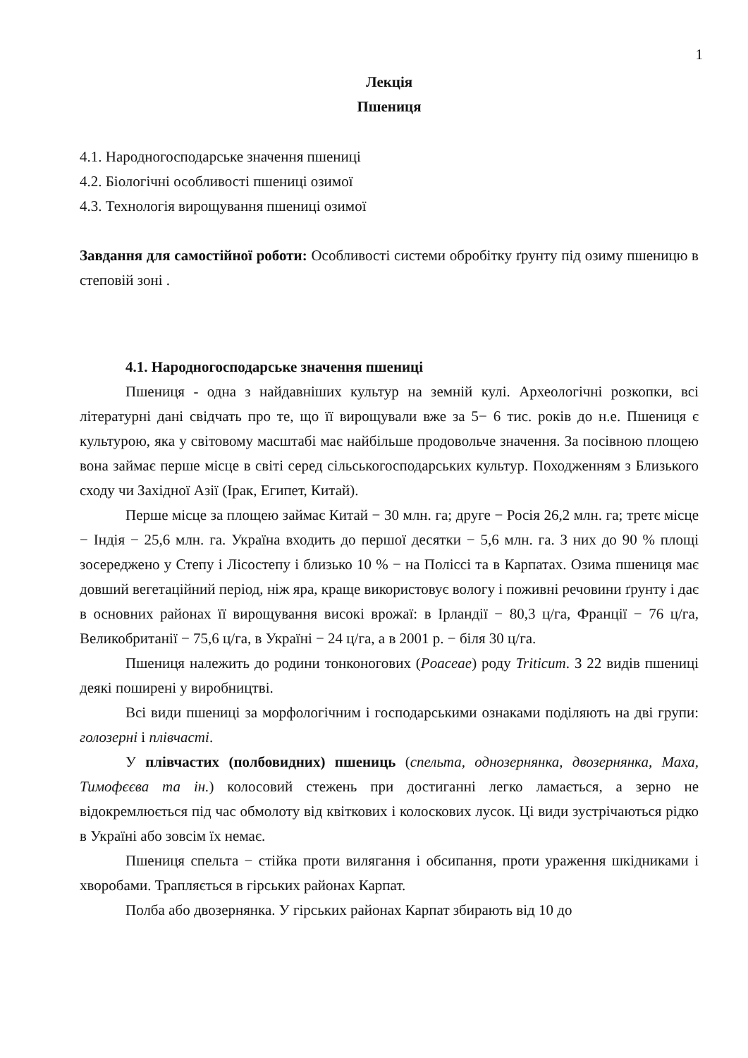1
Лекція
Пшениця
4.1. Народногосподарське значення пшениці
4.2. Біологічні особливості пшениці озимої
4.3. Технологія вирощування пшениці озимої
Завдання для самостійної роботи: Особливості системи обробітку ґрунту під озиму пшеницю в степовій зоні .
4.1. Народногосподарське значення пшениці
Пшениця - одна з найдавніших культур на земній кулі. Археологічні розкопки, всі літературні дані свідчать про те, що її вирощували вже за 5− 6 тис. років до н.е. Пшениця є культурою, яка у світовому масштабі має найбільше продовольче значення. За посівною площею вона займає перше місце в світі серед сільськогосподарських культур. Походженням з Близького сходу чи Західної Азії (Ірак, Египет, Китай).
Перше місце за площею займає Китай − 30 млн. га; друге − Росія 26,2 млн. га; третє місце − Індія − 25,6 млн. га. Україна входить до першої десятки − 5,6 млн. га. З них до 90 % площі зосереджено у Степу і Лісостепу і близько 10 % − на Поліссі та в Карпатах. Озима пшениця має довший вегетаційний період, ніж яра, краще використовує вологу і поживні речовини ґрунту і дає в основних районах її вирощування високі врожаї: в Ірландії − 80,3 ц/га, Франції − 76 ц/га, Великобританії − 75,6 ц/га, в Україні − 24 ц/га, а в 2001 р. − біля 30 ц/га.
Пшениця належить до родини тонконогових (Poaceae) роду Triticum. З 22 видів пшениці деякі поширені у виробництві.
Всі види пшениці за морфологічним і господарськими ознаками поділяють на дві групи: голозерні і плівчасті.
У плівчастих (полбовидних) пшениць (спельта, однозернянка, двозернянка, Маха, Тимофєєва та ін.) колосовий стежень при достиганні легко ламається, а зерно не відокремлюється під час обмолоту від квіткових і колоскових лусок. Ці види зустрічаються рідко в Україні або зовсім їх немає.
Пшениця спельта − стійка проти вилягання і обсипання, проти ураження шкідниками і хворобами. Трапляється в гірських районах Карпат.
Полба або двозернянка. У гірських районах Карпат збирають від 10 до